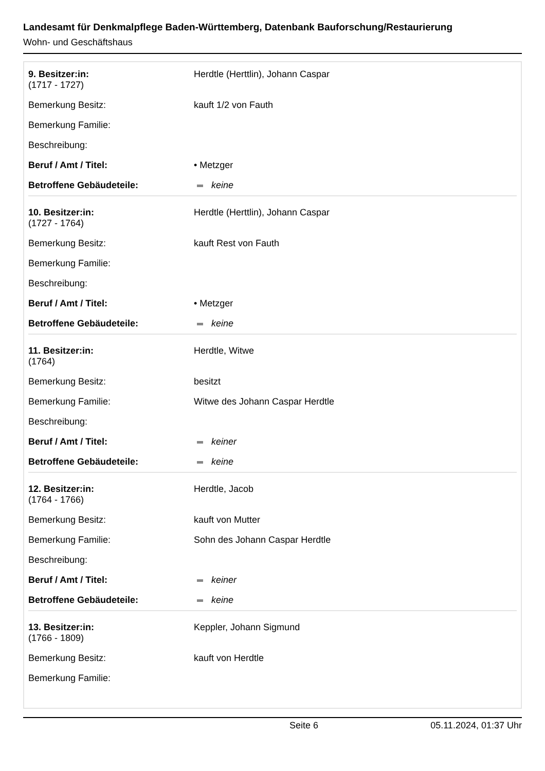Landesamt für Denkmalpflege Baden-Württemberg, Datenbank Bauforschung/Restaurierung
Wohn- und Geschäftshaus
| 9. Besitzer:in: (1717 - 1727) | Herdtle (Herttlin), Johann Caspar |
| Bemerkung Besitz: | kauft 1/2 von Fauth |
| Bemerkung Familie: | |
| Beschreibung: | |
| Beruf / Amt / Titel: | • Metzger |
| Betroffene Gebäudeteile: | keine |
| 10. Besitzer:in: (1727 - 1764) | Herdtle (Herttlin), Johann Caspar |
| Bemerkung Besitz: | kauft Rest von Fauth |
| Bemerkung Familie: | |
| Beschreibung: | |
| Beruf / Amt / Titel: | • Metzger |
| Betroffene Gebäudeteile: | keine |
| 11. Besitzer:in: (1764) | Herdtle, Witwe |
| Bemerkung Besitz: | besitzt |
| Bemerkung Familie: | Witwe des Johann Caspar Herdtle |
| Beschreibung: | |
| Beruf / Amt / Titel: | keiner |
| Betroffene Gebäudeteile: | keine |
| 12. Besitzer:in: (1764 - 1766) | Herdtle, Jacob |
| Bemerkung Besitz: | kauft von Mutter |
| Bemerkung Familie: | Sohn des Johann Caspar Herdtle |
| Beschreibung: | |
| Beruf / Amt / Titel: | keiner |
| Betroffene Gebäudeteile: | keine |
| 13. Besitzer:in: (1766 - 1809) | Keppler, Johann Sigmund |
| Bemerkung Besitz: | kauft von Herdtle |
| Bemerkung Familie: | |
Seite 6 05.11.2024, 01:37 Uhr